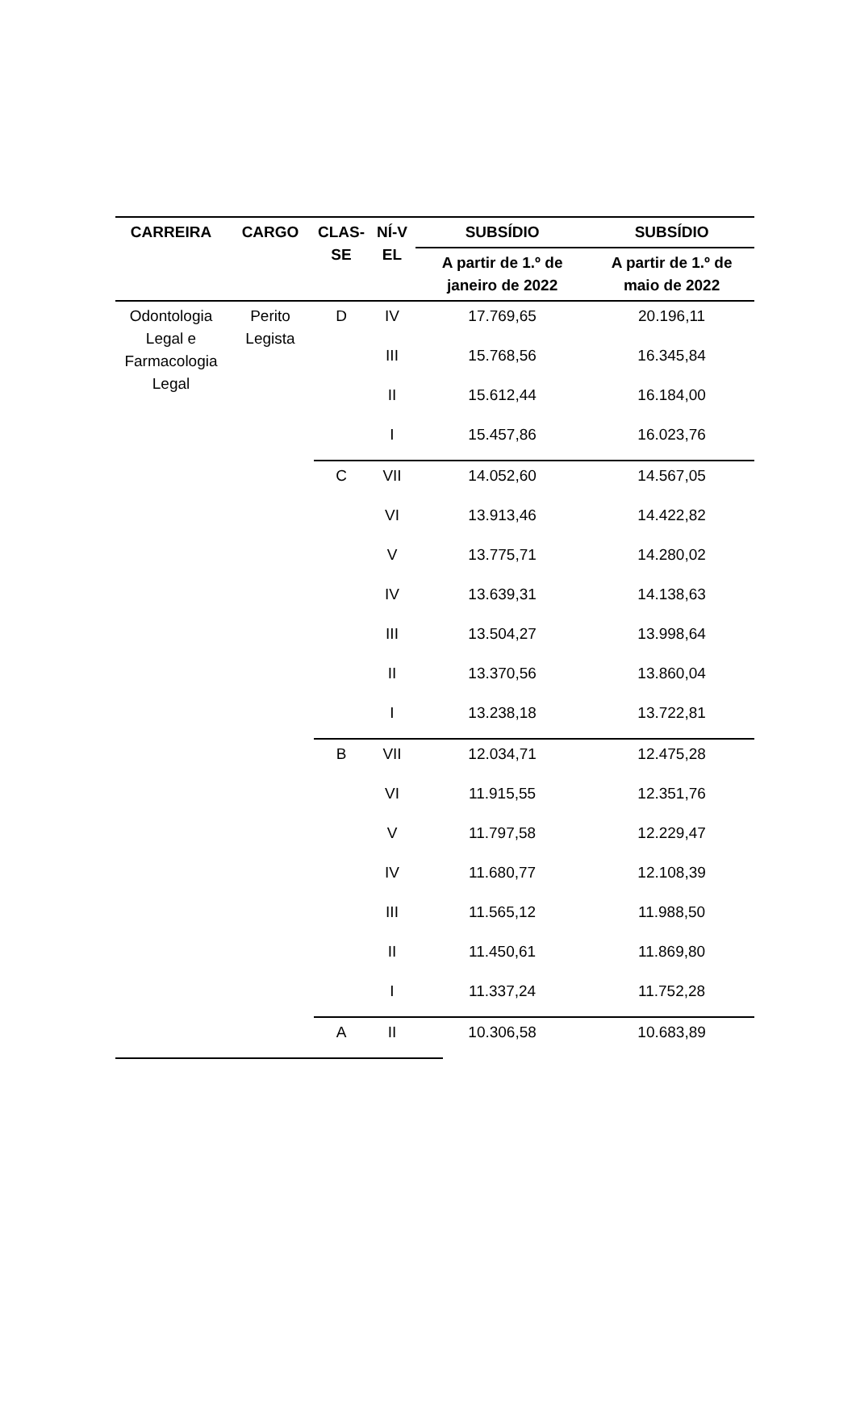| CARREIRA | CARGO | CLAS- SE | NÍ-V EL | SUBSÍDIO | SUBSÍDIO |
| --- | --- | --- | --- | --- | --- |
| | | | | A partir de 1.º de janeiro de 2022 | A partir de 1.º de maio de 2022 |
| Odontologia Legal e Farmacologia Legal | Perito Legista | D | IV | 17.769,65 | 20.196,11 |
| | | | III | 15.768,56 | 16.345,84 |
| | | | II | 15.612,44 | 16.184,00 |
| | | | I | 15.457,86 | 16.023,76 |
| | | C | VII | 14.052,60 | 14.567,05 |
| | | | VI | 13.913,46 | 14.422,82 |
| | | | V | 13.775,71 | 14.280,02 |
| | | | IV | 13.639,31 | 14.138,63 |
| | | | III | 13.504,27 | 13.998,64 |
| | | | II | 13.370,56 | 13.860,04 |
| | | | I | 13.238,18 | 13.722,81 |
| | | B | VII | 12.034,71 | 12.475,28 |
| | | | VI | 11.915,55 | 12.351,76 |
| | | | V | 11.797,58 | 12.229,47 |
| | | | IV | 11.680,77 | 12.108,39 |
| | | | III | 11.565,12 | 11.988,50 |
| | | | II | 11.450,61 | 11.869,80 |
| | | | I | 11.337,24 | 11.752,28 |
| | | A | II | 10.306,58 | 10.683,89 |